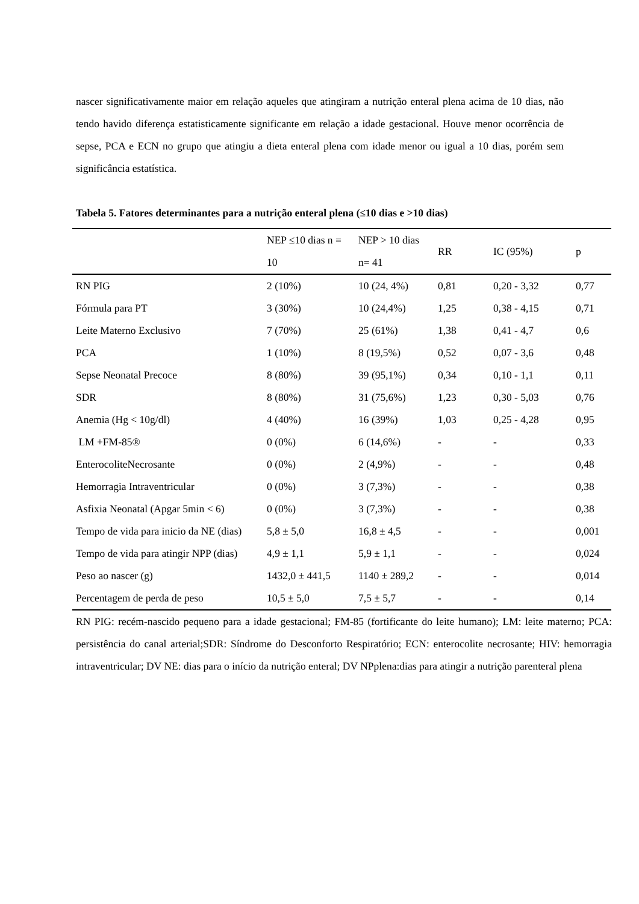nascer significativamente maior em relação aqueles que atingiram a nutrição enteral plena acima de 10 dias, não tendo havido diferença estatisticamente significante em relação a idade gestacional. Houve menor ocorrência de sepse, PCA e ECN no grupo que atingiu a dieta enteral plena com idade menor ou igual a 10 dias, porém sem significância estatística.
Tabela 5. Fatores determinantes para a nutrição enteral plena (≤10 dias e >10 dias)
| | NEP ≤10 dias n = 10 | NEP > 10 dias n= 41 | RR | IC (95%) | p |
| --- | --- | --- | --- | --- | --- |
| RN PIG | 2 (10%) | 10 (24, 4%) | 0,81 | 0,20 - 3,32 | 0,77 |
| Fórmula para PT | 3 (30%) | 10 (24,4%) | 1,25 | 0,38 - 4,15 | 0,71 |
| Leite Materno Exclusivo | 7 (70%) | 25 (61%) | 1,38 | 0,41 - 4,7 | 0,6 |
| PCA | 1 (10%) | 8 (19,5%) | 0,52 | 0,07 - 3,6 | 0,48 |
| Sepse Neonatal Precoce | 8 (80%) | 39 (95,1%) | 0,34 | 0,10 - 1,1 | 0,11 |
| SDR | 8 (80%) | 31 (75,6%) | 1,23 | 0,30 - 5,03 | 0,76 |
| Anemia (Hg < 10g/dl) | 4 (40%) | 16 (39%) | 1,03 | 0,25 - 4,28 | 0,95 |
| LM +FM-85® | 0 (0%) | 6 (14,6%) | - | - | 0,33 |
| EnterocoliteNecrosante | 0 (0%) | 2 (4,9%) | - | - | 0,48 |
| Hemorragia Intraventricular | 0 (0%) | 3 (7,3%) | - | - | 0,38 |
| Asfixia Neonatal (Apgar 5min < 6) | 0 (0%) | 3 (7,3%) | - | - | 0,38 |
| Tempo de vida para inicio da NE (dias) | 5,8 ± 5,0 | 16,8 ± 4,5 | - | - | 0,001 |
| Tempo de vida para atingir NPP (dias) | 4,9 ± 1,1 | 5,9 ± 1,1 | - | - | 0,024 |
| Peso ao nascer (g) | 1432,0 ± 441,5 | 1140 ± 289,2 | - | - | 0,014 |
| Percentagem de perda de peso | 10,5 ± 5,0 | 7,5 ± 5,7 | - | - | 0,14 |
RN PIG: recém-nascido pequeno para a idade gestacional; FM-85 (fortificante do leite humano); LM: leite materno; PCA: persistência do canal arterial;SDR: Síndrome do Desconforto Respiratório; ECN: enterocolite necrosante; HIV: hemorragia intraventricular; DV NE: dias para o início da nutrição enteral; DV NPplena:dias para atingir a nutrição parenteral plena